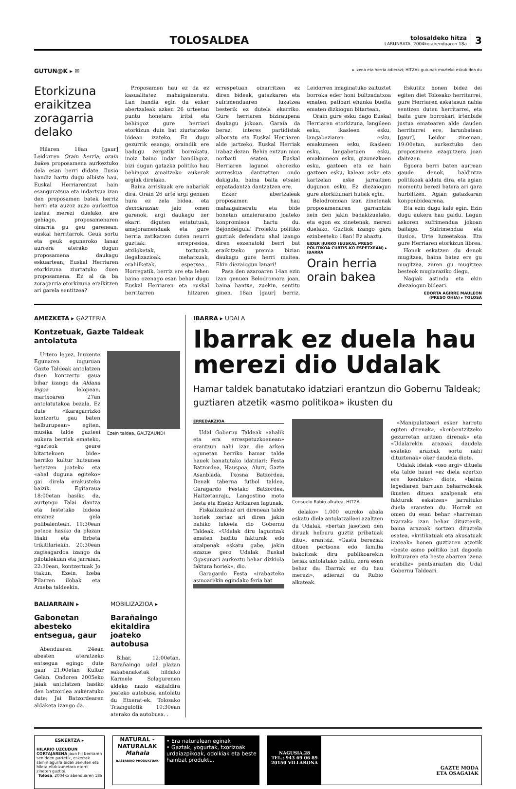TOLOSALDEA
tolosaldeko hitza
LARUNBATA, 2004ko abenduaren 18a
3
GUTUN@K ▸ ✉ ▸ izena eta herria adierazi; HITZAk gutunak mozteko eskubidea du
Etorkizuna eraikitzea zoragarria delako
Hilaren 18an [gaur] Leidorren Orain herria, orain bakea proposamena aurkeztuko dela esan berri didate. Ilusio handiz hartu dugu albiste hau, Euskal Herriarentzat hain esanguratsua eta indartsua izan den proposamen batek herriz herri eta auzoz auzo aurkeztua izatea merezi duelako, are gehiago, proposamenaren oinarria gu geu garenean, euskal herritarrok. Geuk sortu eta geuk eguneroko lanaz aurrera aterako dugun proposamena daukagu eskuartean; Euskal Herriaren etorkizuna ziurtatuko duen proposamena. Ez al da ba zoragarria etorkizuna eraikitzen ari garela sentitzea?
Proposamen hau ez da ez kasualitatez mahaigaineratu. Lan handia egin du ezker abertzaleak azken 26 urteetan puntu honetara iritsi eta behingoz gure herriari etorkizun duin bat ziurtatzeko bidean izateko. Ez dugu gezurrik esango, oraindik ere badugu zergatik borrokatu, inoiz baino indar handiagoz, bizi dugun gatazka politiko hau behingoz amaitzeko aukerak argiak direlako.
Baina arriskuak ere nabariak dira. Orain 26 urte argi genuen hura ez zela bidea, eta demokrazian jaio omen garenok, argi daukagu zer ekarri diguten estatutuak, amejoramenduak eta gure herria zatikatzen duten neurri guztiak: errepresioa, atxiloketak, torturak, ilegalizazioak, mehatxuak, erahilketak, espetxea... Horregatik, berriz ere eta lehen baino ozenago esan behar dugu Euskal Herriaren eta euskal herritarren hitzaren errespetuan oinarritzen ez diren bideak, gatazkaren eta sufrimenduaren luzatzea besterik ez dutela ekarriko. Gure herriaren biziraupena daukagu jokoan. Garaia da beraz, interes partidistak alboratu eta Euskal Herriaren alde jartzeko, Euskal Herriak irabaz dezan. Behin entzun nion norbaiti esaten, Euskal Herriaren lagunei ohorezko aurreskua dantzatzen ondo dakigula, baina baita etsaiei ezpatadantza dantzatzen ere.
Ezker abertzaleak proposamen hau mahaigaineratu eta bide honetan amaieraraino joateko konpromisoa hartu du. Bejondeigula! Proiektu politiko guztiak defendatu ahal izango diren eszenatoki berri bat eraikitzeko premia bizian daukagu gure herri maitea. Ekin diezaiogun lanari!
Pasa den azaroaren 14an ezin izan genuen Belodromora joan, baina hantxe, zuekin, sentitu ginen. 18an [gaur] berriz, Leidorren imaginatuko zaituztet borroka eder honi bultzadatxoa ematen, patioari ehunka buelta ematen dizkiogun bitartean.
Orain gure esku dago Euskal Herriaren etorkizuna, langileen esku, ikasleen esku, langabeziaren esku, emakumeen esku, ikasleen esku, langabetuen esku, emakumeon esku, gizonezkoen esku, gazteen eta ez hain gazteen esku, kalean aske eta kartzelan aske jarraitzen dugunon esku. Ez diezaiogun gure etorkizunari hutsik egin.
Belodromoan izan zinetenak proposamenaren garrantzia zein den jakin badakizuelako, eta egon ez zinetenak, merezi duelako. Guztiok izango gara ezinbesteko 18an! Ez ahaztu.
EIDER IJURKO (EUSKAL PRESO POLITIKOA CURTIS-KO ESPETXEAN) ▸ IBARRA
Orain herria orain bakea
Eskutitz honen bidez dei egiten diet Tolosako herritarrei, gure Herriaren askatasun nahia sentizen duten herritarrei, eta baita gure borrokari irtenbide justua ematearen alde dauden herritarrei ere, larunbatean [gaur], Leidor zineman, 19:00etan, aurkeztuko den proposamena ezagutzera joan daitezen.
Egoera berri baten aurrean gaude denok, baldintza politikoak aldatu dira, eta agian momentu berezi batera ari gara hurbiltzen. Agian gatazkaran konponbidearena.
Eta ezin dugu kale egin. Ezin dugu aukera hau galdu. Lagun askoren sufrimendua jokoan baitago. Sufrimendua eta ilusioa. Urte luzeetakoa. Eta gure Herriaren etorkizun librea.
Honek eskatzen du denok mugitzea, baina batez ere gu mugitzea, zeren gu mugitzea besteok mugiaraziko diegu.
Nagiak astindu eta ekin diezaiogun bideari.
EDORTA AGIRRE MAULEON
(PRESO OHIA) ▸ TOLOSA
AMEZKETA ▸ GAZTERIA
Kontzetuak, Gazte Taldeak antolatuta
Urtero legez, Inuxente Egunaren inguruan Gazte Taldeak antolatzen duen kontzertu gaua bihar izango da Aldana ingoa lelopean, martxoaren 27an antolatutakoa bezala. Ez dute «ikaragarrizko kontzertu gau baten helburupean» egiten, musika talde gazteei aukera berriak emateko, «gazteok geure bitartekoen bide» herriko kultur hutsunea betetzen joateko eta «ahal duguna egiteko» gai direla erakusteko baizik. Egitaraua 18:00etan hasiko da, aurtengo Talai dantza eta festetako bideoa emanez gela polibalentean. 19:30ean poteoa hasiko da plazan Iñaki eta Erbeta trikitilariekin. 20:30ean zagisagardoa izango da pilotalekuan eta jarraian, 22:30ean, kontzertuak Jo ttakun, Ezein, Izeba Pilarren ilobak eta Ameba taldeekin.
Ezein taldea. GALTZAUNDI
BALIARRAIN ▸
Gabonetan abesteko entsegua, gaur
Abenduaren 24ean abesten ateratzeko entsegua egingo dute gaur 21:00etan Kultur Gelan. Ondoren 2005eko jaiak antolatzen hasiko den batzordea aukeratuko dute; Jai Batzordearen aldaketa izango da. .
MOBILIZAZIOA ▸
Barañaingo ekitaldira joateko autobusa
Bihar, 12:00etan, Barañaingo udal plazan sakabanaketak hildako Karmele Solagurenen aldeko nazio ekitaldira joateko autobusa antolatu du Etxerat-ek. Tolosako Triangulotik 10:30ean aterako da autobusa. .
IBARRA ▸ UDALA
Ibarrak ez duela hau merezi dio Udalak
Hamar taldek banatutako idatziari erantzun dio Gobernu Taldeak; guztiaren atzetik «asmo politikoa» ikusten du
ERREDAKZIOA
Udal Gobernu Taldeak «ahalik eta era errespetuzkoenean» erantzun nahi izan die azken egunetan herriko hamar talde hauek banatutako idatziari: Festa Batzordea, Hauspoa, Alurr, Gazte Asanblada, Txosna Batzordea, Denak taberna futbol taldea, Garagardo Festako Batzordea, Haitzetanraju, Langostino moto festa eta Eneko Aritzaren lagunak.
Fiskalizazioaz ari direnean talde horiek zertaz ari diren jakin nahiko lukeela dio Gobernu Taldeak. «Udalak diru laguntzak ematen baditu fakturak edo azalpenak eskatu gabe, jakin ezazue gero Udalak Euskal Ogasunari aurkeztu behar dizkiola faktura horiek», dio.
Garagardo Festa «irabazteko asmoarekin egindako feria bat
Consuelo Rubio alkatea. HITZA
delako» 1.000 euroko abala eskatu diela antolatzaileei azaltzen du Udalak, «bertan jasotzen den diruak helburu guztiz pribatuak ditu», erantsiz. «Gastu bereziak dituen pertsona edo familia bakoitzak diru publikoarekin feriak antolatuko balitu, zera esan behar da: Ibarrak ez du hau merezi», adierazi du Rubio alkateak.
«Manipulatzeari esker harrotu egiten direnak», «konbentzitzeko gezurretan aritzen direnak» eta «Udalarekin arazoak daudela esateko arazoak sortu nahi dituztenak» oker daudela diote.
Udalak ideiak «oso argi» dituela eta talde hauei «ez diela ezertxo ere kenduko» diote, «baina legediaren barruan beharrezkoak ikusten dituen azalpenak eta fakturak eskatzen» jarraituko duela eransten du. Horrek ez omen du esan behar «harreman txarrak» izan behar dituztenik, baina arazoak sortzen dituztela esatea, «kritikatuak eta akusatuak izateak» honen guztiaren atzetik «beste asmo politiko bat dagoela kulturaren eta beste abarren izena erabiliz» pentsarazten dio Udal Gobernu Taldeari.
ESKERTZA ▸
HILARIO UZCUDUN CORTAJARENA jaun hil berriaren senideen partetik, eskerrak samin agurra bidali zenuten eta hileta elizkizunetara etorri zineten guztioi.
Tolosa, 2004ko abenduaren 18a
NATURAL - NATURALAK
Mahala
BASERRIKO PRODUKTUAK
• Era naturalean eginak
• Gaztak, yogurtak, txorizoak urdaiazpikoak, odolkiak eta beste hainbat produktu.
NAGUSIA,28
TEL.: 943 69 06 89
20150 VILLABONA
GAZTE MODA
ETA OSAGAIAK